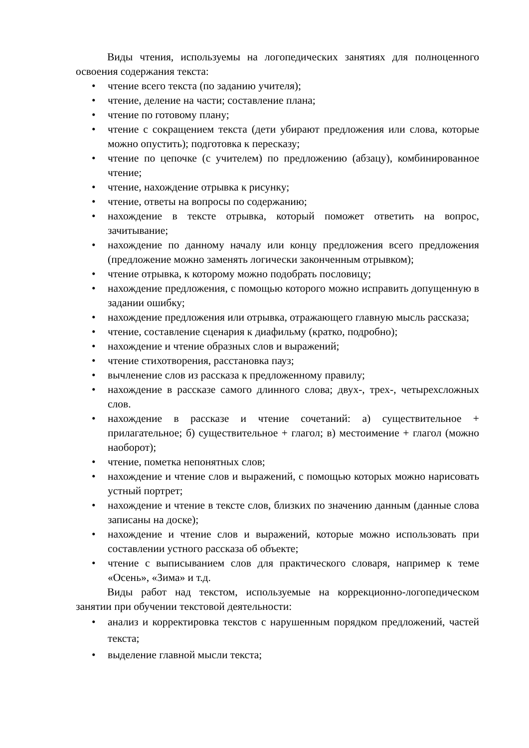Виды чтения, используемы на логопедических занятиях для полноценного освоения содержания текста:
• чтение всего текста (по заданию учителя);
• чтение, деление на части; составление плана;
• чтение по готовому плану;
• чтение с сокращением текста (дети убирают предложения или слова, которые можно опустить); подготовка к пересказу;
• чтение по цепочке (с учителем) по предложению (абзацу), комбинированное чтение;
• чтение, нахождение отрывка к рисунку;
• чтение, ответы на вопросы по содержанию;
• нахождение в тексте отрывка, который поможет ответить на вопрос, зачитывание;
• нахождение по данному началу или концу предложения всего предложения (предложение можно заменять логически законченным отрывком);
• чтение отрывка, к которому можно подобрать пословицу;
• нахождение предложения, с помощью которого можно исправить допущенную в задании ошибку;
• нахождение предложения или отрывка, отражающего главную мысль рассказа;
• чтение, составление сценария к диафильму (кратко, подробно);
• нахождение и чтение образных слов и выражений;
• чтение стихотворения, расстановка пауз;
• вычленение слов из рассказа к предложенному правилу;
• нахождение в рассказе самого длинного слова; двух-, трех-, четырехсложных слов.
• нахождение в рассказе и чтение сочетаний: а) существительное + прилагательное; б) существительное + глагол; в) местоимение + глагол (можно наоборот);
• чтение, пометка непонятных слов;
• нахождение и чтение слов и выражений, с помощью которых можно нарисовать устный портрет;
• нахождение и чтение в тексте слов, близких по значению данным (данные слова записаны на доске);
• нахождение и чтение слов и выражений, которые можно использовать при составлении устного рассказа об объекте;
• чтение с выписыванием слов для практического словаря, например к теме «Осень», «Зима» и т.д.
Виды работ над текстом, используемые на коррекционно-логопедическом занятии при обучении текстовой деятельности:
• анализ и корректировка текстов с нарушенным порядком предложений, частей текста;
• выделение главной мысли текста;